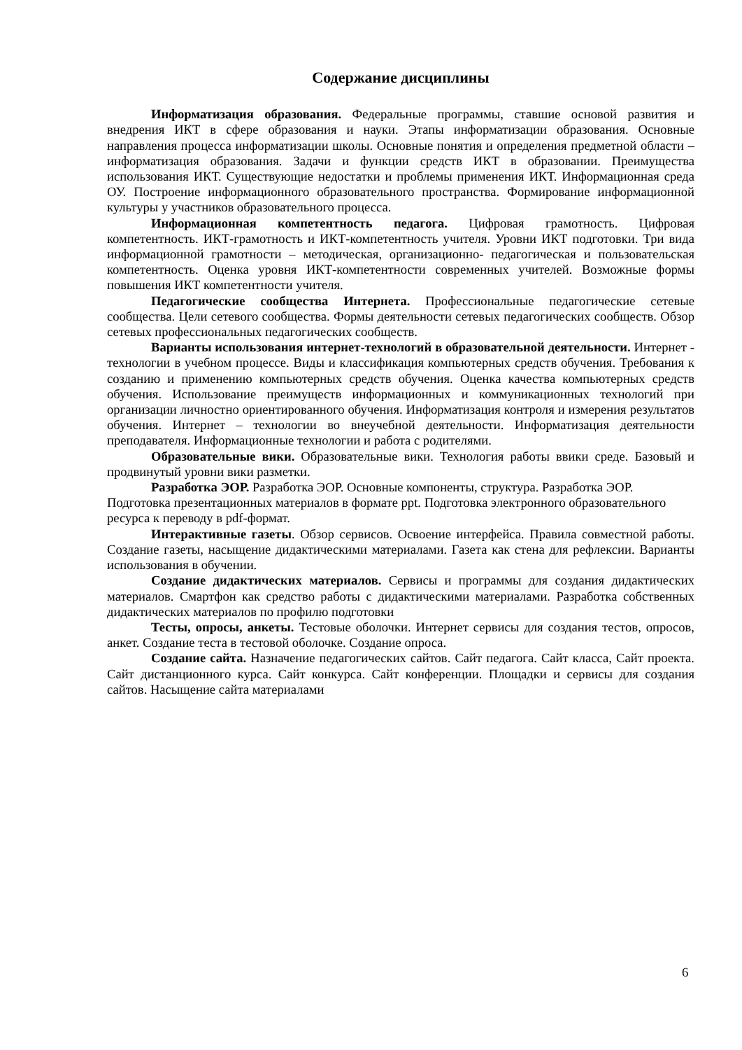Содержание дисциплины
Информатизация образования. Федеральные программы, ставшие основой развития и внедрения ИКТ в сфере образования и науки. Этапы информатизации образования. Основные направления процесса информатизации школы. Основные понятия и определения предметной области – информатизация образования. Задачи и функции средств ИКТ в образовании. Преимущества использования ИКТ. Существующие недостатки и проблемы применения ИКТ. Информационная среда ОУ. Построение информационного образовательного пространства. Формирование информационной культуры у участников образовательного процесса.
Информационная компетентность педагога. Цифровая грамотность. Цифровая компетентность. ИКТ-грамотность и ИКТ-компетентность учителя. Уровни ИКТ подготовки. Три вида информационной грамотности – методическая, организационно- педагогическая и пользовательская компетентность. Оценка уровня ИКТ-компетентности современных учителей. Возможные формы повышения ИКТ компетентности учителя.
Педагогические сообщества Интернета. Профессиональные педагогические сетевые сообщества. Цели сетевого сообщества. Формы деятельности сетевых педагогических сообществ. Обзор сетевых профессиональных педагогических сообществ.
Варианты использования интернет-технологий в образовательной деятельности. Интернет - технологии в учебном процессе. Виды и классификация компьютерных средств обучения. Требования к созданию и применению компьютерных средств обучения. Оценка качества компьютерных средств обучения. Использование преимуществ информационных и коммуникационных технологий при организации личностно ориентированного обучения. Информатизация контроля и измерения результатов обучения. Интернет – технологии во внеучебной деятельности. Информатизация деятельности преподавателя. Информационные технологии и работа с родителями.
Образовательные вики. Образовательные вики. Технология работы ввики среде. Базовый и продвинутый уровни вики разметки.
Разработка ЭОР. Разработка ЭОР. Основные компоненты, структура. Разработка ЭОР. Подготовка презентационных материалов в формате ppt. Подготовка электронного образовательного ресурса к переводу в pdf-формат.
Интерактивные газеты. Обзор сервисов. Освоение интерфейса. Правила совместной работы. Создание газеты, насыщение дидактическими материалами. Газета как стена для рефлексии. Варианты использования в обучении.
Создание дидактических материалов. Сервисы и программы для создания дидактических материалов. Смартфон как средство работы с дидактическими материалами. Разработка собственных дидактических материалов по профилю подготовки
Тесты, опросы, анкеты. Тестовые оболочки. Интернет сервисы для создания тестов, опросов, анкет. Создание теста в тестовой оболочке. Создание опроса.
Создание сайта. Назначение педагогических сайтов. Сайт педагога. Сайт класса, Сайт проекта. Сайт дистанционного курса. Сайт конкурса. Сайт конференции. Площадки и сервисы для создания сайтов. Насыщение сайта материалами
6